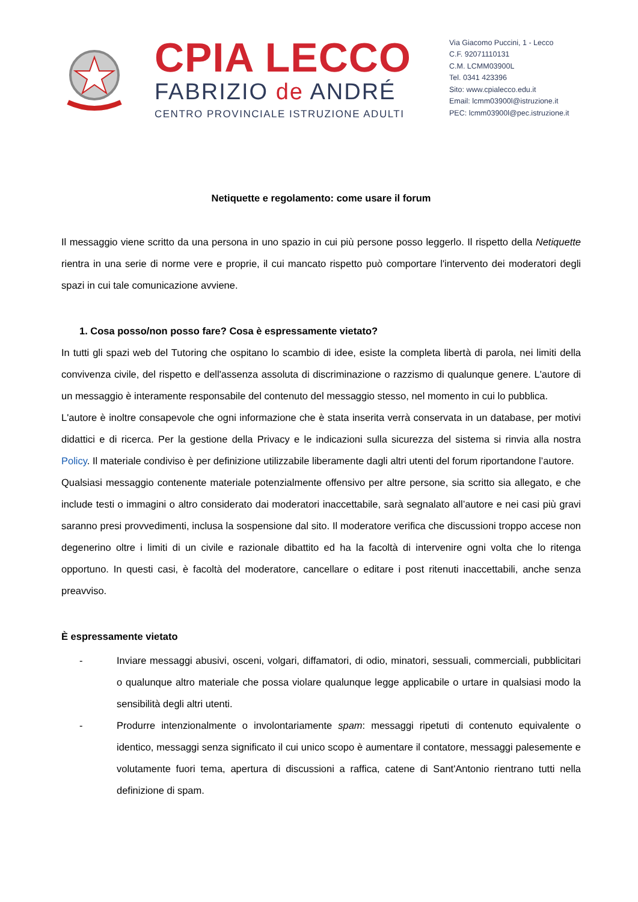CPIA LECCO
FABRIZIO de ANDRÉ
CENTRO PROVINCIALE ISTRUZIONE ADULTI
Via Giacomo Puccini, 1 - Lecco
C.F. 92071110131
C.M. LCMM03900L
Tel. 0341 423396
Sito: www.cpialecco.edu.it
Email: lcmm03900l@istruzione.it
PEC: lcmm03900l@pec.istruzione.it
Netiquette e regolamento: come usare il forum
Il messaggio viene scritto da una persona in uno spazio in cui più persone posso leggerlo. Il rispetto della Netiquette rientra in una serie di norme vere e proprie, il cui mancato rispetto può comportare l'intervento dei moderatori degli spazi in cui tale comunicazione avviene.
1. Cosa posso/non posso fare? Cosa è espressamente vietato?
In tutti gli spazi web del Tutoring che ospitano lo scambio di idee, esiste la completa libertà di parola, nei limiti della convivenza civile, del rispetto e dell'assenza assoluta di discriminazione o razzismo di qualunque genere. L'autore di un messaggio è interamente responsabile del contenuto del messaggio stesso, nel momento in cui lo pubblica.
L'autore è inoltre consapevole che ogni informazione che è stata inserita verrà conservata in un database, per motivi didattici e di ricerca. Per la gestione della Privacy e le indicazioni sulla sicurezza del sistema si rinvia alla nostra Policy. Il materiale condiviso è per definizione utilizzabile liberamente dagli altri utenti del forum riportandone l’autore.
Qualsiasi messaggio contenente materiale potenzialmente offensivo per altre persone, sia scritto sia allegato, e che include testi o immagini o altro considerato dai moderatori inaccettabile, sarà segnalato all’autore e nei casi più gravi saranno presi provvedimenti, inclusa la sospensione dal sito. Il moderatore verifica che discussioni troppo accese non degenerino oltre i limiti di un civile e razionale dibattito ed ha la facoltà di intervenire ogni volta che lo ritenga opportuno. In questi casi, è facoltà del moderatore, cancellare o editare i post ritenuti inaccettabili, anche senza preavviso.
È espressamente vietato
- Inviare messaggi abusivi, osceni, volgari, diffamatori, di odio, minatori, sessuali, commerciali, pubblicitari o qualunque altro materiale che possa violare qualunque legge applicabile o urtare in qualsiasi modo la sensibilità degli altri utenti.
- Produrre intenzionalmente o involontariamente spam: messaggi ripetuti di contenuto equivalente o identico, messaggi senza significato il cui unico scopo è aumentare il contatore, messaggi palesemente e volutamente fuori tema, apertura di discussioni a raffica, catene di Sant'Antonio rientrano tutti nella definizione di spam.